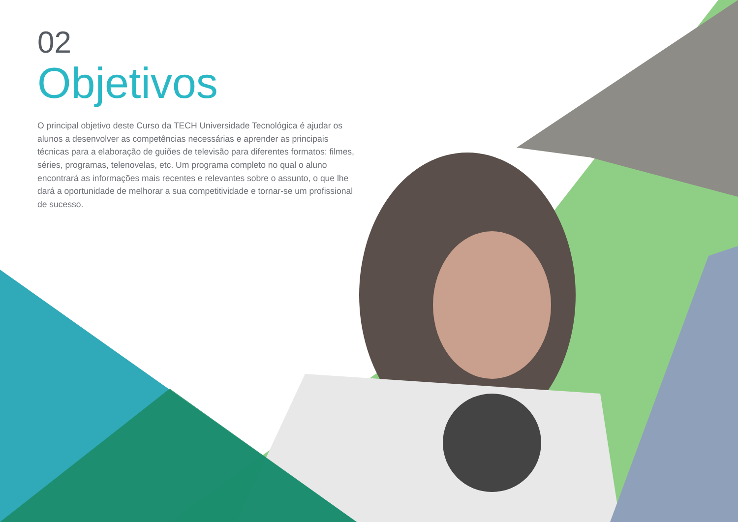02
Objetivos
O principal objetivo deste Curso da TECH Universidade Tecnológica é ajudar os alunos a desenvolver as competências necessárias e aprender as principais técnicas para a elaboração de guiões de televisão para diferentes formatos: filmes, séries, programas, telenovelas, etc. Um programa completo no qual o aluno encontrará as informações mais recentes e relevantes sobre o assunto, o que lhe dará a oportunidade de melhorar a sua competitividade e tornar-se um profissional de sucesso.